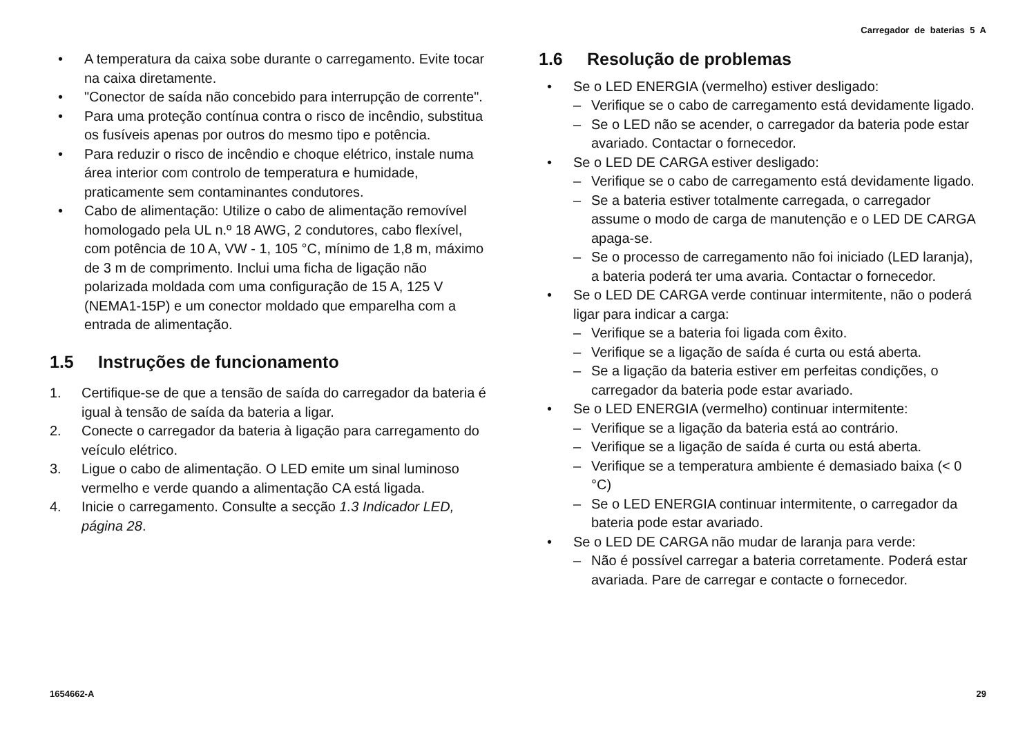Carregador de baterias 5 A
• A temperatura da caixa sobe durante o carregamento. Evite tocar na caixa diretamente.
• "Conector de saída não concebido para interrupção de corrente".
• Para uma proteção contínua contra o risco de incêndio, substitua os fusíveis apenas por outros do mesmo tipo e potência.
• Para reduzir o risco de incêndio e choque elétrico, instale numa área interior com controlo de temperatura e humidade, praticamente sem contaminantes condutores.
• Cabo de alimentação: Utilize o cabo de alimentação removível homologado pela UL n.º 18 AWG, 2 condutores, cabo flexível, com potência de 10 A, VW - 1, 105 °C, mínimo de 1,8 m, máximo de 3 m de comprimento. Inclui uma ficha de ligação não polarizada moldada com uma configuração de 15 A, 125 V (NEMA1-15P) e um conector moldado que emparelha com a entrada de alimentação.
1.5 Instruções de funcionamento
1. Certifique-se de que a tensão de saída do carregador da bateria é igual à tensão de saída da bateria a ligar.
2. Conecte o carregador da bateria à ligação para carregamento do veículo elétrico.
3. Ligue o cabo de alimentação. O LED emite um sinal luminoso vermelho e verde quando a alimentação CA está ligada.
4. Inicie o carregamento. Consulte a secção 1.3 Indicador LED, página 28.
1.6 Resolução de problemas
• Se o LED ENERGIA (vermelho) estiver desligado:
– Verifique se o cabo de carregamento está devidamente ligado.
– Se o LED não se acender, o carregador da bateria pode estar avariado. Contactar o fornecedor.
• Se o LED DE CARGA estiver desligado:
– Verifique se o cabo de carregamento está devidamente ligado.
– Se a bateria estiver totalmente carregada, o carregador assume o modo de carga de manutenção e o LED DE CARGA apaga-se.
– Se o processo de carregamento não foi iniciado (LED laranja), a bateria poderá ter uma avaria. Contactar o fornecedor.
• Se o LED DE CARGA verde continuar intermitente, não o poderá ligar para indicar a carga:
– Verifique se a bateria foi ligada com êxito.
– Verifique se a ligação de saída é curta ou está aberta.
– Se a ligação da bateria estiver em perfeitas condições, o carregador da bateria pode estar avariado.
• Se o LED ENERGIA (vermelho) continuar intermitente:
– Verifique se a ligação da bateria está ao contrário.
– Verifique se a ligação de saída é curta ou está aberta.
– Verifique se a temperatura ambiente é demasiado baixa (< 0 °C)
– Se o LED ENERGIA continuar intermitente, o carregador da bateria pode estar avariado.
• Se o LED DE CARGA não mudar de laranja para verde:
– Não é possível carregar a bateria corretamente. Poderá estar avariada. Pare de carregar e contacte o fornecedor.
1654662-A 29